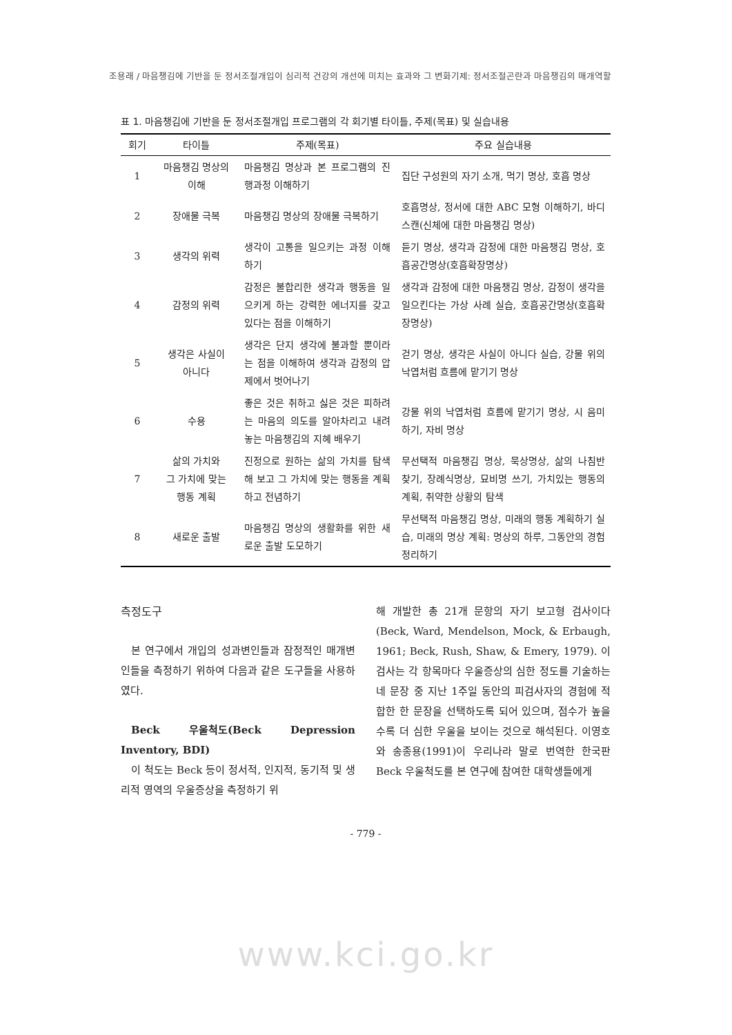조용래 / 마음챙김에 기반을 둔 정서조절개입이 심리적 건강의 개선에 미치는 효과와 그 변화기제: 정서조절곤란과 마음챙김의 매개역할
표 1. 마음챙김에 기반을 둔 정서조절개입 프로그램의 각 회기별 타이틀, 주제(목표) 및 실습내용
| 회기 | 타이틀 | 주제(목표) | 주요 실습내용 |
| --- | --- | --- | --- |
| 1 | 마음챙김 명상의 이해 | 마음챙김 명상과 본 프로그램의 진행과정 이해하기 | 집단 구성원의 자기 소개, 먹기 명상, 호흡 명상 |
| 2 | 장애물 극복 | 마음챙김 명상의 장애물 극복하기 | 호흡명상, 정서에 대한 ABC 모형 이해하기, 바디스캔(신체에 대한 마음챙김 명상) |
| 3 | 생각의 위력 | 생각이 고통을 일으키는 과정 이해하기 | 듣기 명상, 생각과 감정에 대한 마음챙김 명상, 호흡공간명상(호흡확장명상) |
| 4 | 감정의 위력 | 감정은 불합리한 생각과 행동을 일으키게 하는 강력한 에너지를 갖고 있다는 점을 이해하기 | 생각과 감정에 대한 마음챙김 명상, 감정이 생각을 일으킨다는 가상 사례 실습, 호흡공간명상(호흡확장명상) |
| 5 | 생각은 사실이 아니다 | 생각은 단지 생각에 불과할 뿐이라는 점을 이해하여 생각과 감정의 압제에서 벗어나기 | 걷기 명상, 생각은 사실이 아니다 실습, 강물 위의 낙엽처럼 흐름에 맡기기 명상 |
| 6 | 수용 | 좋은 것은 취하고 싫은 것은 피하려는 마음의 의도를 알아차리고 내려놓는 마음챙김의 지혜 배우기 | 강물 위의 낙엽처럼 흐름에 맡기기 명상, 시 음미하기, 자비 명상 |
| 7 | 삶의 가치와 그 가치에 맞는 행동 계획 | 진정으로 원하는 삶의 가치를 탐색해 보고 그 가치에 맞는 행동을 계획하고 전념하기 | 무선택적 마음챙김 명상, 묵상명상, 삶의 나침반 찾기, 장례식명상, 묘비명 쓰기, 가치있는 행동의 계획, 취약한 상황의 탐색 |
| 8 | 새로운 출발 | 마음챙김 명상의 생활화를 위한 새로운 출발 도모하기 | 무선택적 마음챙김 명상, 미래의 행동 계획하기 실습, 미래의 명상 계획: 명상의 하루, 그동안의 경험 정리하기 |
측정도구
본 연구에서 개입의 성과변인들과 잠정적인 매개변인들을 측정하기 위하여 다음과 같은 도구들을 사용하였다.
Beck 우울척도(Beck Depression Inventory, BDI)
이 척도는 Beck 등이 정서적, 인지적, 동기적 및 생리적 영역의 우울증상을 측정하기 위
해 개발한 총 21개 문항의 자기 보고형 검사이다(Beck, Ward, Mendelson, Mock, & Erbaugh, 1961; Beck, Rush, Shaw, & Emery, 1979). 이 검사는 각 항목마다 우울증상의 심한 정도를 기술하는 네 문장 중 지난 1주일 동안의 피검사자의 경험에 적합한 한 문장을 선택하도록 되어 있으며, 점수가 높을수록 더 심한 우울을 보이는 것으로 해석된다. 이영호와 송종용(1991)이 우리나라 말로 번역한 한국판 Beck 우울척도를 본 연구에 참여한 대학생들에게
- 779 -
www.kci.go.kr